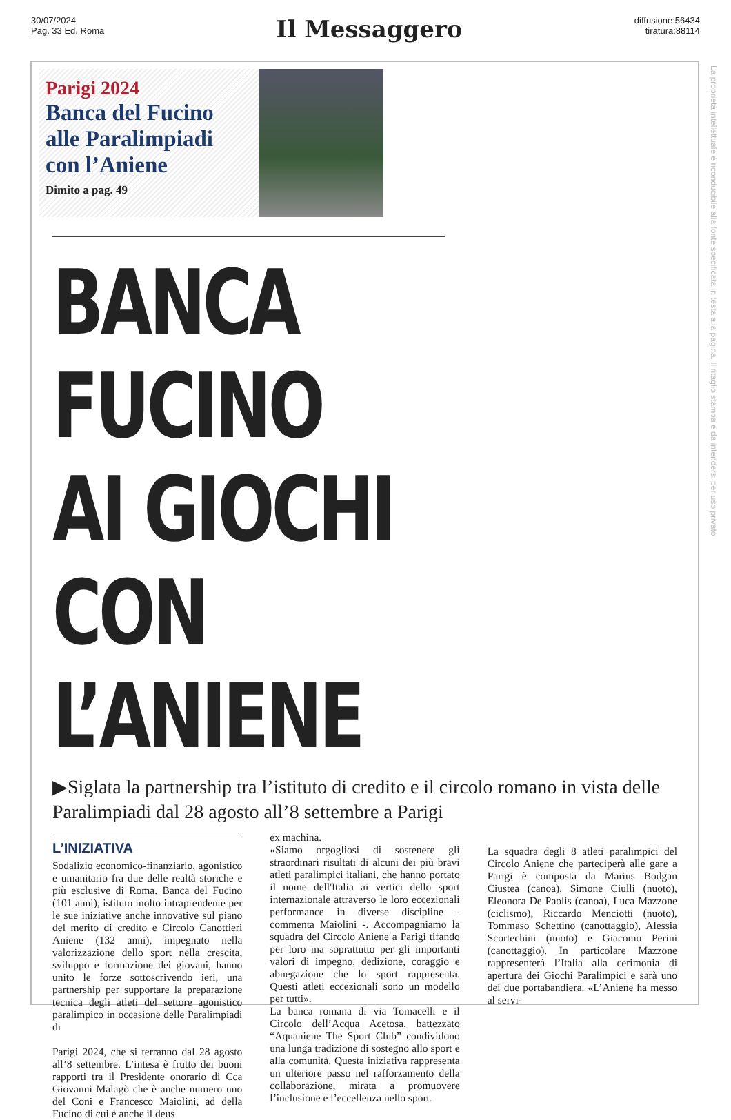30/07/2024
Pag. 33 Ed. Roma
Il Messaggero
diffusione:56434
tiratura:88114
Parigi 2024
Banca del Fucino alle Paralimpiadi con l’Aniene
Dimito a pag. 49
BANCA FUCINO
AI GIOCHI
CON L’ANIENE
▶Siglata la partnership tra l’istituto di credito e il circolo romano in vista delle Paralimpiadi dal 28 agosto all’8 settembre a Parigi
L’INIZIATIVA
Sodalizio economico-finanziario, agonistico e umanitario fra due delle realtà storiche e più esclusive di Roma. Banca del Fucino (101 anni), istituto molto intraprendente per le sue iniziative anche innovative sul piano del merito di credito e Circolo Canottieri Aniene (132 anni), impegnato nella valorizzazione dello sport nella crescita, sviluppo e formazione dei giovani, hanno unito le forze sottoscrivendo ieri, una partnership per supportare la preparazione tecnica degli atleti del settore agonistico paralimpico in occasione delle Paralimpiadi di
Parigi 2024, che si terranno dal 28 agosto all’8 settembre. L’intesa è frutto dei buoni rapporti tra il Presidente onorario di Cca Giovanni Malagò che è anche numero uno del Coni e Francesco Maiolini, ad della Fucino di cui è anche il deus
ex machina.
«Siamo orgogliosi di sostenere gli straordinari risultati di alcuni dei più bravi atleti paralimpici italiani, che hanno portato il nome dell'Italia ai vertici dello sport internazionale attraverso le loro eccezionali performance in diverse discipline - commenta Maiolini -. Accompagniamo la squadra del Circolo Aniene a Parigi tifando per loro ma soprattutto per gli importanti valori di impegno, dedizione, coraggio e abnegazione che lo sport rappresenta. Questi atleti eccezionali sono un modello per tutti».
La banca romana di via Tomacelli e il Circolo dell’Acqua Acetosa, battezzato “Aquaniene The Sport Club” condividono una lunga tradizione di sostegno allo sport e alla comunità. Questa iniziativa rappresenta un ulteriore passo nel rafforzamento della collaborazione, mirata a promuovere l’inclusione e l’eccellenza nello sport.
La squadra degli 8 atleti paralimpici del Circolo Aniene che parteciperà alle gare a Parigi è composta da Marius Bodgan Ciustea (canoa), Simone Ciulli (nuoto), Eleonora De Paolis (canoa), Luca Mazzone (ciclismo), Riccardo Menciotti (nuoto), Tommaso Schettino (canottaggio), Alessia Scortechini (nuoto) e Giacomo Perini (canottaggio). In particolare Mazzone rappresenterà l’Italia alla cerimonia di apertura dei Giochi Paralimpici e sarà uno dei due portabandiera. «L’Aniene ha messo al servi-
La proprietà intellettuale è riconducibile alla fonte specificata in testa alla pagina. Il ritaglio stampa è da intendersi per uso privato